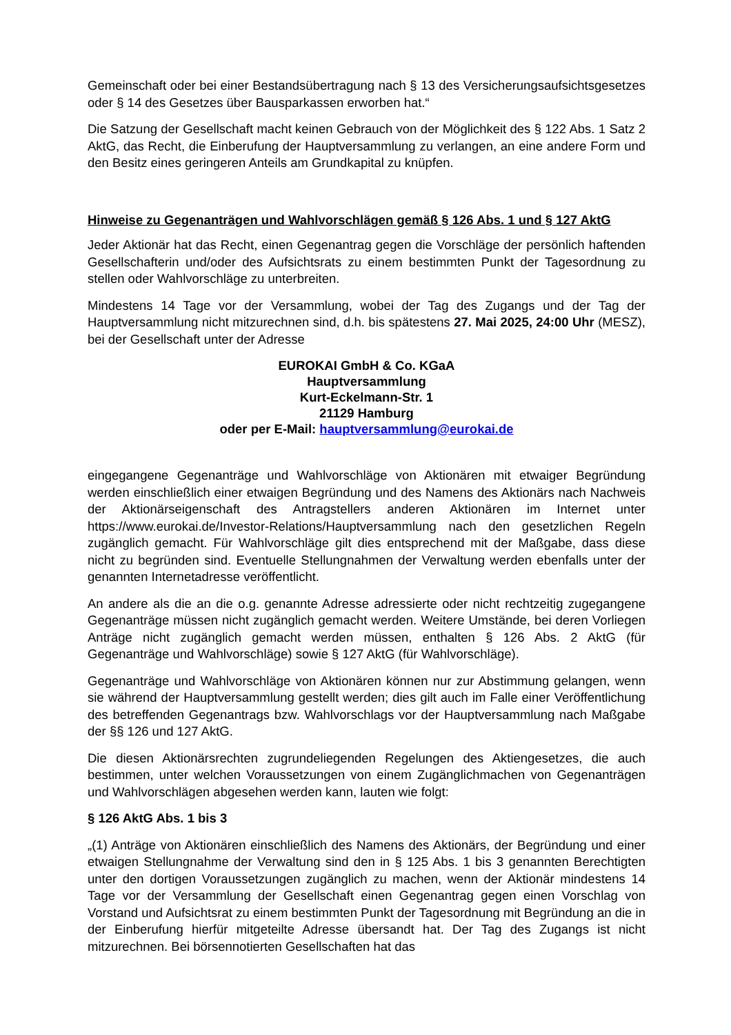Gemeinschaft oder bei einer Bestandsübertragung nach § 13 des Versicherungsaufsichtsgesetzes oder § 14 des Gesetzes über Bausparkassen erworben hat.“
Die Satzung der Gesellschaft macht keinen Gebrauch von der Möglichkeit des § 122 Abs. 1 Satz 2 AktG, das Recht, die Einberufung der Hauptversammlung zu verlangen, an eine andere Form und den Besitz eines geringeren Anteils am Grundkapital zu knüpfen.
Hinweise zu Gegenanträgen und Wahlvorschlägen gemäß § 126 Abs. 1 und § 127 AktG
Jeder Aktionär hat das Recht, einen Gegenantrag gegen die Vorschläge der persönlich haftenden Gesellschafterin und/oder des Aufsichtsrats zu einem bestimmten Punkt der Tagesordnung zu stellen oder Wahlvorschläge zu unterbreiten.
Mindestens 14 Tage vor der Versammlung, wobei der Tag des Zugangs und der Tag der Hauptversammlung nicht mitzurechnen sind, d.h. bis spätestens 27. Mai 2025, 24:00 Uhr (MESZ), bei der Gesellschaft unter der Adresse
EUROKAI GmbH & Co. KGaA
Hauptversammlung
Kurt-Eckelmann-Str. 1
21129 Hamburg
oder per E-Mail: hauptversammlung@eurokai.de
eingegangene Gegenanträge und Wahlvorschläge von Aktionären mit etwaiger Begründung werden einschließlich einer etwaigen Begründung und des Namens des Aktionärs nach Nachweis der Aktionärseigenschaft des Antragstellers anderen Aktionären im Internet unter https://www.eurokai.de/Investor-Relations/Hauptversammlung nach den gesetzlichen Regeln zugänglich gemacht. Für Wahlvorschläge gilt dies entsprechend mit der Maßgabe, dass diese nicht zu begründen sind. Eventuelle Stellungnahmen der Verwaltung werden ebenfalls unter der genannten Internetadresse veröffentlicht.
An andere als die an die o.g. genannte Adresse adressierte oder nicht rechtzeitig zugegangene Gegenanträge müssen nicht zugänglich gemacht werden. Weitere Umstände, bei deren Vorliegen Anträge nicht zugänglich gemacht werden müssen, enthalten § 126 Abs. 2 AktG (für Gegenanträge und Wahlvorschläge) sowie § 127 AktG (für Wahlvorschläge).
Gegenanträge und Wahlvorschläge von Aktionären können nur zur Abstimmung gelangen, wenn sie während der Hauptversammlung gestellt werden; dies gilt auch im Falle einer Veröffentlichung des betreffenden Gegenantrags bzw. Wahlvorschlags vor der Hauptversammlung nach Maßgabe der §§ 126 und 127 AktG.
Die diesen Aktionärsrechten zugrundeliegenden Regelungen des Aktiengesetzes, die auch bestimmen, unter welchen Voraussetzungen von einem Zugänglichmachen von Gegenanträgen und Wahlvorschlägen abgesehen werden kann, lauten wie folgt:
§ 126 AktG Abs. 1 bis 3
„(1) Anträge von Aktionären einschließlich des Namens des Aktionärs, der Begründung und einer etwaigen Stellungnahme der Verwaltung sind den in § 125 Abs. 1 bis 3 genannten Berechtigten unter den dortigen Voraussetzungen zugänglich zu machen, wenn der Aktionär mindestens 14 Tage vor der Versammlung der Gesellschaft einen Gegenantrag gegen einen Vorschlag von Vorstand und Aufsichtsrat zu einem bestimmten Punkt der Tagesordnung mit Begründung an die in der Einberufung hierfür mitgeteilte Adresse übersandt hat. Der Tag des Zugangs ist nicht mitzurechnen. Bei börsennotierten Gesellschaften hat das